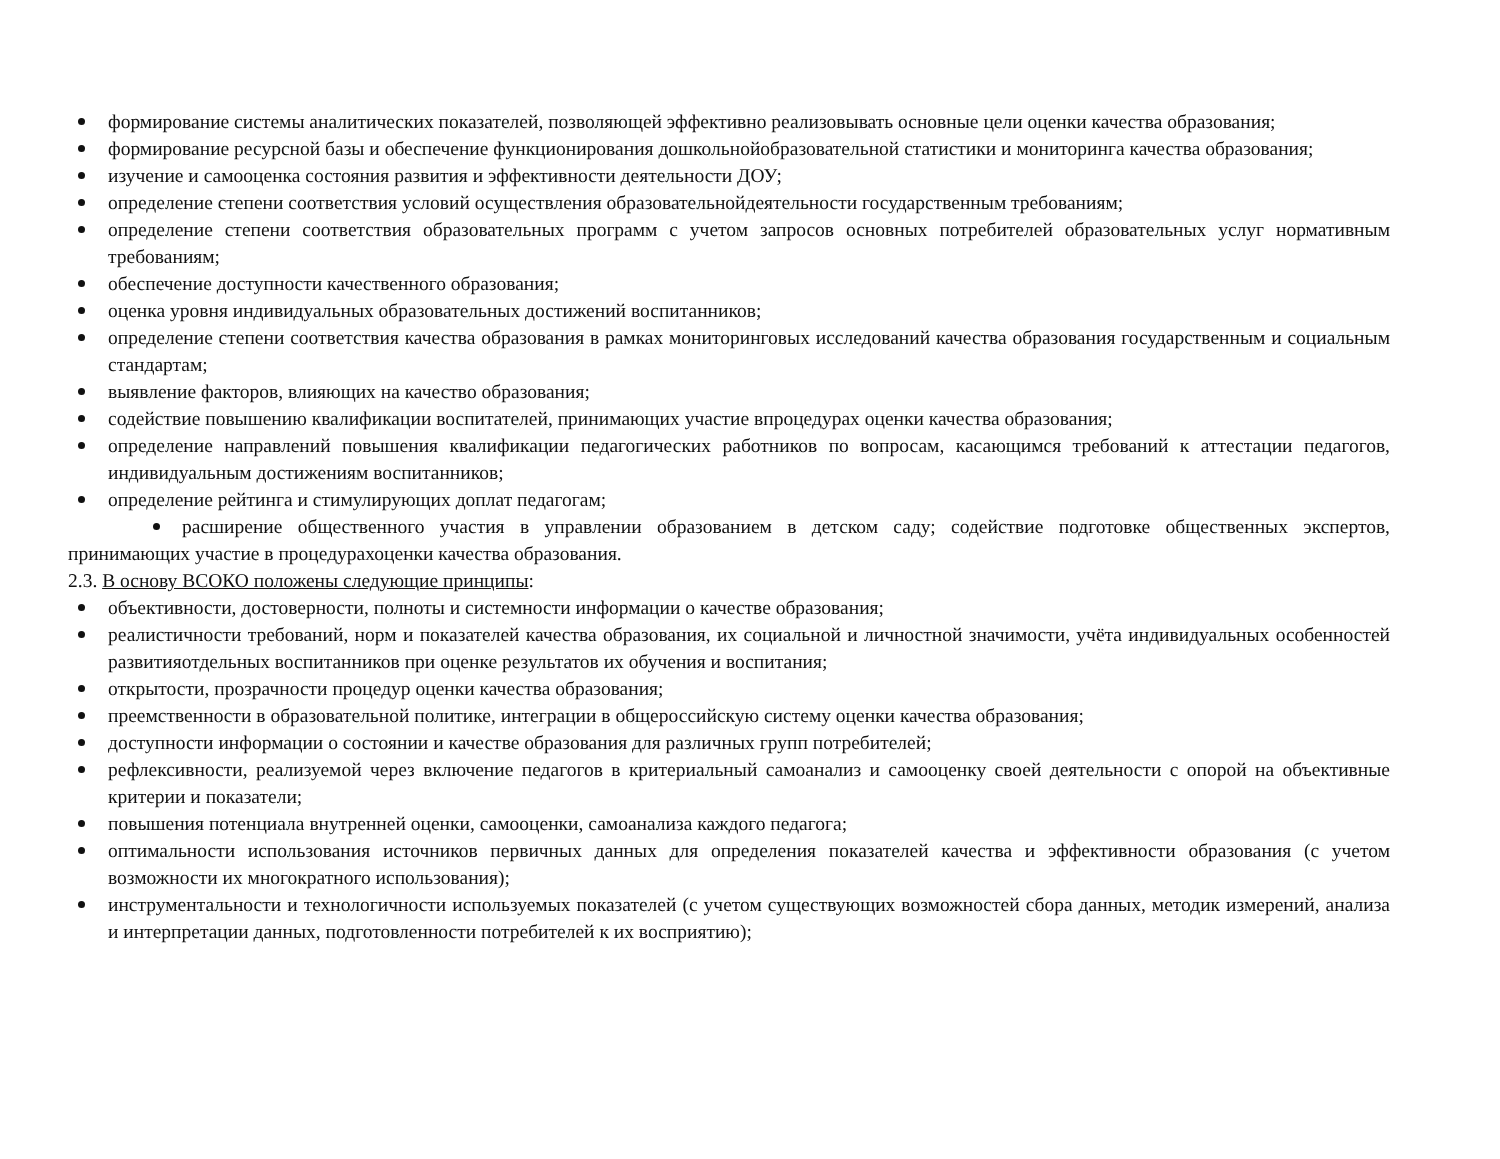формирование системы аналитических показателей, позволяющей эффективно реализовывать основные цели оценки качества образования;
формирование ресурсной базы и обеспечение функционирования дошкольнойобразовательной статистики и мониторинга качества образования;
изучение и самооценка состояния развития и эффективности деятельности ДОУ;
определение степени соответствия условий осуществления образовательнойдеятельности государственным требованиям;
определение степени соответствия образовательных программ с учетом запросов основных потребителей образовательных услуг нормативным требованиям;
обеспечение доступности качественного образования;
оценка уровня индивидуальных образовательных достижений воспитанников;
определение степени соответствия качества образования в рамках мониторинговых исследований качества образования государственным и социальным стандартам;
выявление факторов, влияющих на качество образования;
содействие повышению квалификации воспитателей, принимающих участие впроцедурах оценки качества образования;
определение направлений повышения квалификации педагогических работников по вопросам, касающимся требований к аттестации педагогов, индивидуальным достижениям воспитанников;
определение рейтинга и стимулирующих доплат педагогам;
расширение общественного участия в управлении образованием в детском саду; содействие подготовке общественных экспертов, принимающих участие в процедурахоценки качества образования.
2.3. В основу ВСОКО положены следующие принципы:
объективности, достоверности, полноты и системности информации о качестве образования;
реалистичности требований, норм и показателей качества образования, их социальной и личностной значимости, учёта индивидуальных особенностей развитияотдельных воспитанников при оценке результатов их обучения и воспитания;
открытости, прозрачности процедур оценки качества образования;
преемственности в образовательной политике, интеграции в общероссийскую систему оценки качества образования;
доступности информации о состоянии и качестве образования для различных групп потребителей;
рефлексивности, реализуемой через включение педагогов в критериальный самоанализ и самооценку своей деятельности с опорой на объективные критерии и показатели;
повышения потенциала внутренней оценки, самооценки, самоанализа каждого педагога;
оптимальности использования источников первичных данных для определения показателей качества и эффективности образования (с учетом возможности их многократного использования);
инструментальности и технологичности используемых показателей (с учетом существующих возможностей сбора данных, методик измерений, анализа и интерпретации данных, подготовленности потребителей к их восприятию);